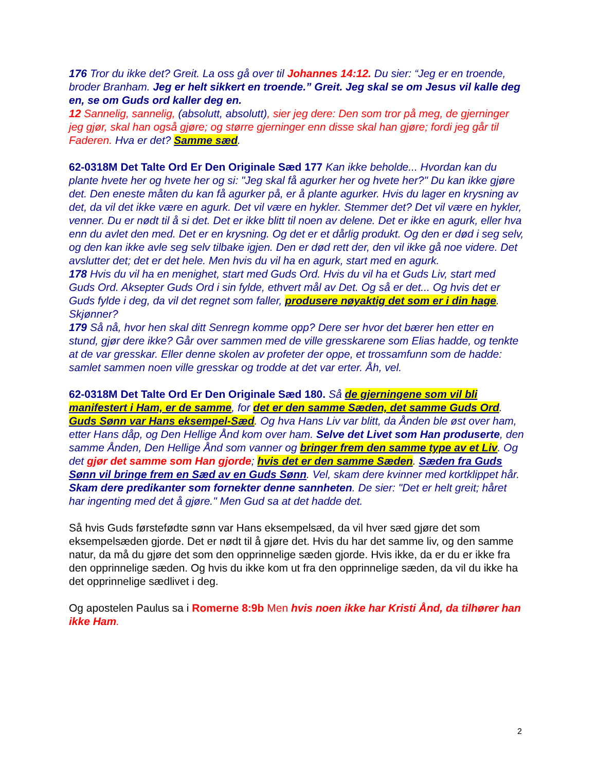176 Tror du ikke det? Greit. La oss gå over til Johannes 14:12. Du sier: “Jeg er en troende, broder Branham. Jeg er helt sikkert en troende.” Greit. Jeg skal se om Jesus vil kalle deg en, se om Guds ord kaller deg en.
12 Sannelig, sannelig, (absolutt, absolutt), sier jeg dere: Den som tror på meg, de gjerninger jeg gjør, skal han også gjøre; og større gjerninger enn disse skal han gjøre; fordi jeg går til Faderen. Hva er det? Samme sæd.
62-0318M Det Talte Ord Er Den Originale Sæd 177 Kan ikke beholde... Hvordan kan du plante hvete her og hvete her og si: "Jeg skal få agurker her og hvete her?" Du kan ikke gjøre det. Den eneste måten du kan få agurker på, er å plante agurker. Hvis du lager en krysning av det, da vil det ikke være en agurk. Det vil være en hykler. Stemmer det? Det vil være en hykler, venner. Du er nødt til å si det. Det er ikke blitt til noen av delene. Det er ikke en agurk, eller hva enn du avlet den med. Det er en krysning. Og det er et dårlig produkt. Og den er død i seg selv, og den kan ikke avle seg selv tilbake igjen. Den er død rett der, den vil ikke gå noe videre. Det avslutter det; det er det hele. Men hvis du vil ha en agurk, start med en agurk.
178 Hvis du vil ha en menighet, start med Guds Ord. Hvis du vil ha et Guds Liv, start med Guds Ord. Aksepter Guds Ord i sin fylde, ethvert mål av Det. Og så er det... Og hvis det er Guds fylde i deg, da vil det regnet som faller, produsere nøyaktig det som er i din hage. Skjønner?
179 Så nå, hvor hen skal ditt Senregn komme opp? Dere ser hvor det bærer hen etter en stund, gjør dere ikke? Går over sammen med de ville gresskarene som Elias hadde, og tenkte at de var gresskar. Eller denne skolen av profeter der oppe, et trossamfunn som de hadde: samlet sammen noen ville gresskar og trodde at det var erter. Åh, vel.
62-0318M Det Talte Ord Er Den Originale Sæd 180. Så de gjerningene som vil bli manifestert i Ham, er de samme, for det er den samme Sæden, det samme Guds Ord. Guds Sønn var Hans eksempel-Sæd. Og hva Hans Liv var blitt, da Ånden ble øst over ham, etter Hans dåp, og Den Hellige Ånd kom over ham. Selve det Livet som Han produserte, den samme Ånden, Den Hellige Ånd som vanner og bringer frem den samme type av et Liv. Og det gjør det samme som Han gjorde; hvis det er den samme Sæden. Sæden fra Guds Sønn vil bringe frem en Sæd av en Guds Sønn. Vel, skam dere kvinner med kortklippet hår. Skam dere predikanter som fornekter denne sannheten. De sier: "Det er helt greit; håret har ingenting med det å gjøre." Men Gud sa at det hadde det.
Så hvis Guds førstefødte sønn var Hans eksempelsæd, da vil hver sæd gjøre det som eksempelsæden gjorde. Det er nødt til å gjøre det. Hvis du har det samme liv, og den samme natur, da må du gjøre det som den opprinnelige sæden gjorde. Hvis ikke, da er du er ikke fra den opprinnelige sæden. Og hvis du ikke kom ut fra den opprinnelige sæden, da vil du ikke ha det opprinnelige sædlivet i deg.
Og apostelen Paulus sa i Romerne 8:9b Men hvis noen ikke har Kristi Ånd, da tilhører han ikke Ham.
2